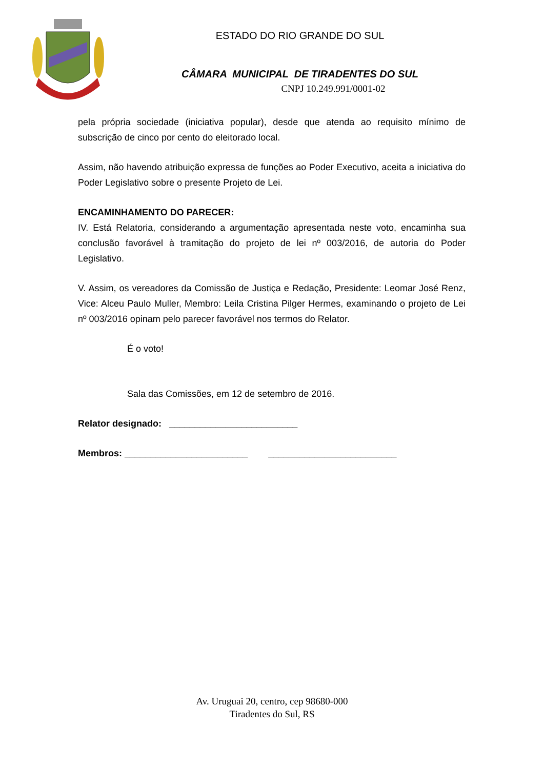ESTADO DO RIO GRANDE DO SUL
CÂMARA MUNICIPAL DE TIRADENTES DO SUL
CNPJ 10.249.991/0001-02
pela própria sociedade (iniciativa popular), desde que atenda ao requisito mínimo de subscrição de cinco por cento do eleitorado local.
Assim, não havendo atribuição expressa de funções ao Poder Executivo, aceita a iniciativa do Poder Legislativo sobre o presente Projeto de Lei.
ENCAMINHAMENTO DO PARECER:
IV. Está Relatoria, considerando a argumentação apresentada neste voto, encaminha sua conclusão favorável à tramitação do projeto de lei nº 003/2016, de autoria do Poder Legislativo.
V. Assim, os vereadores da Comissão de Justiça e Redação, Presidente: Leomar José Renz, Vice: Alceu Paulo Muller, Membro: Leila Cristina Pilger Hermes, examinando o projeto de Lei nº 003/2016 opinam pelo parecer favorável nos termos do Relator.
É o voto!
Sala das Comissões, em 12 de setembro de 2016.
Relator designado: _________________________
Membros: ________________________ _________________________
Av. Uruguai 20, centro, cep 98680-000
Tiradentes do Sul, RS